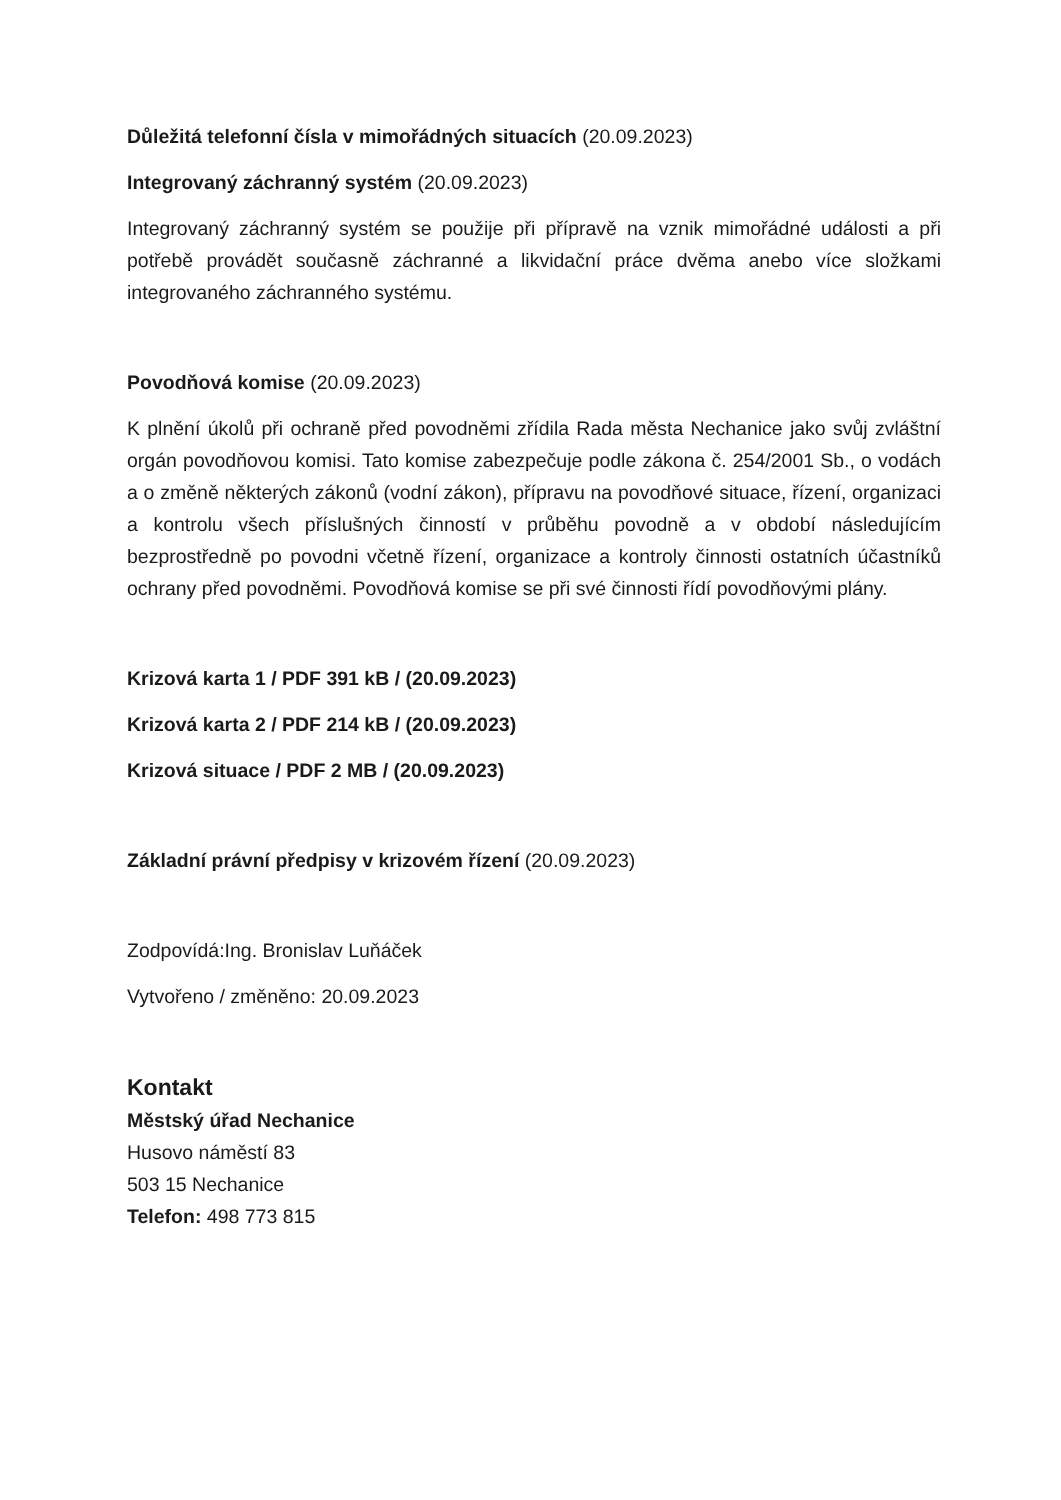Důležitá telefonní čísla v mimořádných situacích (20.09.2023)
Integrovaný záchranný systém (20.09.2023)
Integrovaný záchranný systém se použije při přípravě na vznik mimořádné události a při potřebě provádět současně záchranné a likvidační práce dvěma anebo více složkami integrovaného záchranného systému.
Povodňová komise (20.09.2023)
K plnění úkolů při ochraně před povodněmi zřídila Rada města Nechanice jako svůj zvláštní orgán povodňovou komisi. Tato komise zabezpečuje podle zákona č. 254/2001 Sb., o vodách a o změně některých zákonů (vodní zákon), přípravu na povodňové situace, řízení, organizaci a kontrolu všech příslušných činností v průběhu povodně a v období následujícím bezprostředně po povodni včetně řízení, organizace a kontroly činnosti ostatních účastníků ochrany před povodněmi. Povodňová komise se při své činnosti řídí povodňovými plány.
Krizová karta 1 / PDF 391 kB / (20.09.2023)
Krizová karta 2 / PDF 214 kB / (20.09.2023)
Krizová situace / PDF 2 MB / (20.09.2023)
Základní právní předpisy v krizovém řízení (20.09.2023)
Zodpovídá:Ing. Bronislav Luňáček
Vytvořeno / změněno: 20.09.2023
Kontakt
Městský úřad Nechanice
Husovo náměstí 83
503 15 Nechanice
Telefon: 498 773 815